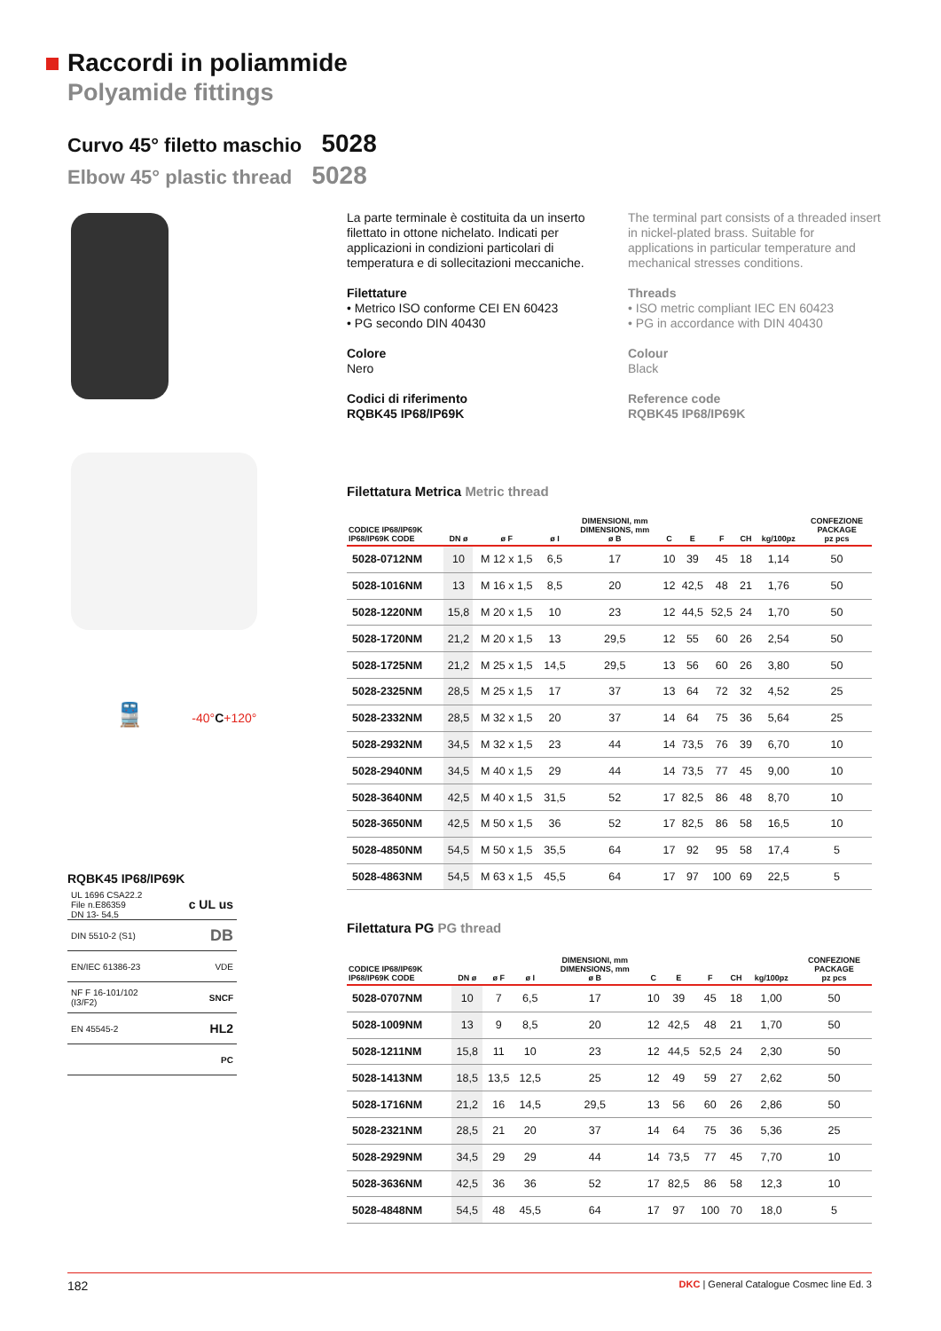Raccordi in poliammide
Polyamide fittings
Curvo 45° filetto maschio 5028
Elbow 45° plastic thread 5028
🚆 -40°C+120°
La parte terminale è costituita da un inserto filettato in ottone nichelato. Indicati per applicazioni in condizioni particolari di temperatura e di sollecitazioni meccaniche.
Filettature
• Metrico ISO conforme CEI EN 60423
• PG secondo DIN 40430
Colore
Nero
Codici di riferimento
RQBK45 IP68/IP69K
The terminal part consists of a threaded insert in nickel-plated brass. Suitable for applications in particular temperature and mechanical stresses conditions.
Threads
• ISO metric compliant IEC EN 60423
• PG in accordance with DIN 40430
Colour
Black
Reference code
RQBK45 IP68/IP69K
Filettatura Metrica Metric thread
| CODICE IP68/IP69K IP68/IP69K CODE | DN ø | ø F | ø I | DIMENSIONI, mm DIMENSIONS, mm ø B | C | E | F | CH | kg/100pz | CONFEZIONE PACKAGE pz pcs |
| --- | --- | --- | --- | --- | --- | --- | --- | --- | --- | --- |
| 5028-0712NM | 10 | M 12 x 1,5 | 6,5 | 17 | 10 | 39 | 45 | 18 | 1,14 | 50 |
| 5028-1016NM | 13 | M 16 x 1,5 | 8,5 | 20 | 12 | 42,5 | 48 | 21 | 1,76 | 50 |
| 5028-1220NM | 15,8 | M 20 x 1,5 | 10 | 23 | 12 | 44,5 | 52,5 | 24 | 1,70 | 50 |
| 5028-1720NM | 21,2 | M 20 x 1,5 | 13 | 29,5 | 12 | 55 | 60 | 26 | 2,54 | 50 |
| 5028-1725NM | 21,2 | M 25 x 1,5 | 14,5 | 29,5 | 13 | 56 | 60 | 26 | 3,80 | 50 |
| 5028-2325NM | 28,5 | M 25 x 1,5 | 17 | 37 | 13 | 64 | 72 | 32 | 4,52 | 25 |
| 5028-2332NM | 28,5 | M 32 x 1,5 | 20 | 37 | 14 | 64 | 75 | 36 | 5,64 | 25 |
| 5028-2932NM | 34,5 | M 32 x 1,5 | 23 | 44 | 14 | 73,5 | 76 | 39 | 6,70 | 10 |
| 5028-2940NM | 34,5 | M 40 x 1,5 | 29 | 44 | 14 | 73,5 | 77 | 45 | 9,00 | 10 |
| 5028-3640NM | 42,5 | M 40 x 1,5 | 31,5 | 52 | 17 | 82,5 | 86 | 48 | 8,70 | 10 |
| 5028-3650NM | 42,5 | M 50 x 1,5 | 36 | 52 | 17 | 82,5 | 86 | 58 | 16,5 | 10 |
| 5028-4850NM | 54,5 | M 50 x 1,5 | 35,5 | 64 | 17 | 92 | 95 | 58 | 17,4 | 5 |
| 5028-4863NM | 54,5 | M 63 x 1,5 | 45,5 | 64 | 17 | 97 | 100 | 69 | 22,5 | 5 |
Filettatura PG PG thread
| CODICE IP68/IP69K IP68/IP69K CODE | DN ø | ø F | ø I | DIMENSIONI, mm DIMENSIONS, mm ø B | C | E | F | CH | kg/100pz | CONFEZIONE PACKAGE pz pcs |
| --- | --- | --- | --- | --- | --- | --- | --- | --- | --- | --- |
| 5028-0707NM | 10 | 7 | 6,5 | 17 | 10 | 39 | 45 | 18 | 1,00 | 50 |
| 5028-1009NM | 13 | 9 | 8,5 | 20 | 12 | 42,5 | 48 | 21 | 1,70 | 50 |
| 5028-1211NM | 15,8 | 11 | 10 | 23 | 12 | 44,5 | 52,5 | 24 | 2,30 | 50 |
| 5028-1413NM | 18,5 | 13,5 | 12,5 | 25 | 12 | 49 | 59 | 27 | 2,62 | 50 |
| 5028-1716NM | 21,2 | 16 | 14,5 | 29,5 | 13 | 56 | 60 | 26 | 2,86 | 50 |
| 5028-2321NM | 28,5 | 21 | 20 | 37 | 14 | 64 | 75 | 36 | 5,36 | 25 |
| 5028-2929NM | 34,5 | 29 | 29 | 44 | 14 | 73,5 | 77 | 45 | 7,70 | 10 |
| 5028-3636NM | 42,5 | 36 | 36 | 52 | 17 | 82,5 | 86 | 58 | 12,3 | 10 |
| 5028-4848NM | 54,5 | 48 | 45,5 | 64 | 17 | 97 | 100 | 70 | 18,0 | 5 |
RQBK45 IP68/IP69K
| UL 1696 CSA22.2 File n.E86359 DN 13- 54,5 | c UL us |
| DIN 5510-2 (S1) | DB |
| EN/IEC 61386-23 | VDE |
| NF F 16-101/102 (I3/F2) | SNCF |
| EN 45545-2 | HL2 |
| | PC |
182 DKC | General Catalogue Cosmec line Ed. 3